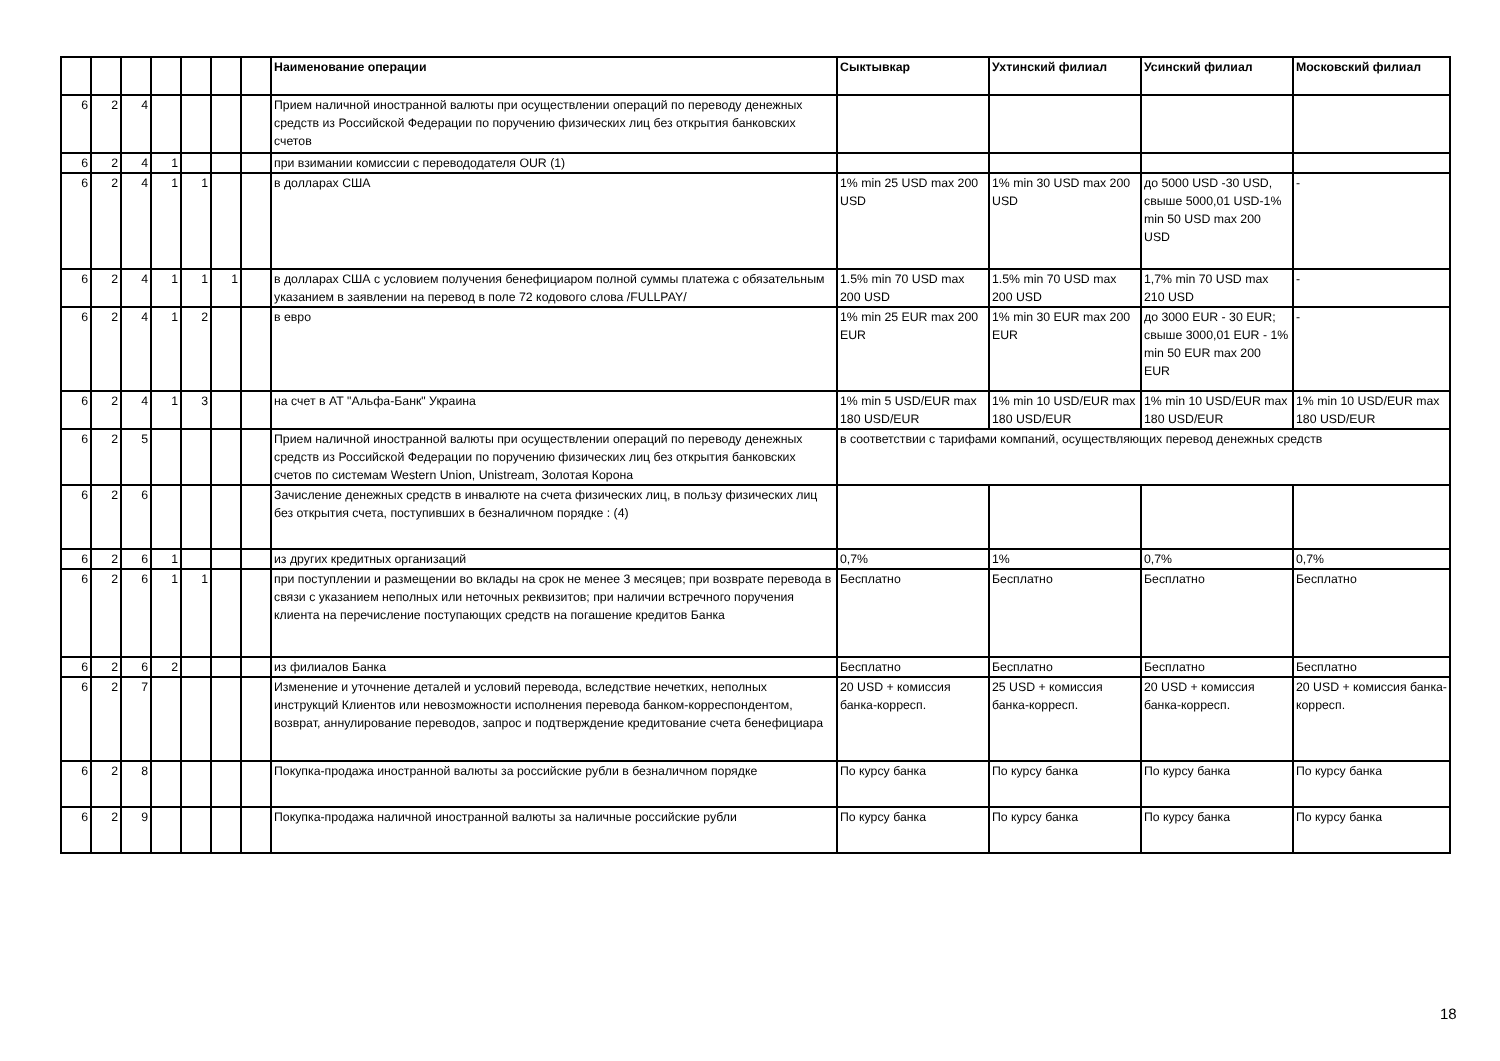| | | | | | | | Наименование операции | Сыктывкар | Ухтинский филиал | Усинский филиал | Московский филиал |
| --- | --- | --- | --- | --- | --- | --- | --- | --- | --- | --- | --- |
| 6 | 2 | 4 | | | | | Прием наличной иностранной валюты при осуществлении операций по переводу денежных средств из Российской Федерации по поручению физических лиц без открытия банковских счетов | | | | |
| 6 | 2 | 4 | 1 | | | | при взимании комиссии с перевододателя OUR (1) | | | | |
| 6 | 2 | 4 | 1 | 1 | | | в долларах США | 1% min 25 USD max 200 USD | 1% min 30 USD max 200 USD | до 5000 USD -30 USD, свыше 5000,01 USD-1% min 50 USD max 200 USD | - |
| 6 | 2 | 4 | 1 | 1 | 1 | | в долларах США с условием получения бенефициаром полной суммы платежа с обязательным указанием в заявлении на перевод в поле 72 кодового слова /FULLPAY/ | 1.5% min 70 USD max 200 USD | 1.5% min 70 USD max 200 USD | 1,7% min 70 USD max 210 USD | - |
| 6 | 2 | 4 | 1 | 2 | | | в евро | 1% min 25 EUR max 200 EUR | 1% min 30 EUR max 200 EUR | до 3000 EUR - 30 EUR; свыше 3000,01 EUR - 1% min 50 EUR max 200 EUR | - |
| 6 | 2 | 4 | 1 | 3 | | | на счет в АТ "Альфа-Банк" Украина | 1% min 5 USD/EUR max 180 USD/EUR | 1% min 10 USD/EUR max 180 USD/EUR | 1% min 10 USD/EUR max 180 USD/EUR | 1% min 10 USD/EUR max 180 USD/EUR |
| 6 | 2 | 5 | | | | | Прием наличной иностранной валюты при осуществлении операций по переводу денежных средств из Российской Федерации по поручению физических лиц без открытия банковских счетов по системам Western Union, Unistream, Золотая Корона | в соответствии с тарифами компаний, осуществляющих перевод денежных средств | | | |
| 6 | 2 | 6 | | | | | Зачисление денежных средств в инвалюте на счета физических лиц, в пользу физических лиц без открытия счета, поступивших в безналичном порядке : (4) | | | | |
| 6 | 2 | 6 | 1 | | | | из других кредитных организаций | 0,7% | 1% | 0,7% | 0,7% |
| 6 | 2 | 6 | 1 | 1 | | | при поступлении и размещении во вклады на срок не менее 3 месяцев; при возврате перевода в связи с указанием неполных или неточных реквизитов; при наличии встречного поручения клиента на перечисление поступающих средств на погашение кредитов Банка | Бесплатно | Бесплатно | Бесплатно | Бесплатно |
| 6 | 2 | 6 | 2 | | | | из филиалов Банка | Бесплатно | Бесплатно | Бесплатно | Бесплатно |
| 6 | 2 | 7 | | | | | Изменение и уточнение деталей и условий перевода, вследствие нечетких, неполных инструкций Клиентов или невозможности исполнения перевода банком-корреспондентом, возврат, аннулирование переводов, запрос и подтверждение кредитование счета бенефициара | 20 USD + комиссия банка-корресп. | 25 USD + комиссия банка-корресп. | 20 USD + комиссия банка-корресп. | 20 USD + комиссия банка-корресп. |
| 6 | 2 | 8 | | | | | Покупка-продажа иностранной валюты за российские рубли в безналичном порядке | По курсу банка | По курсу банка | По курсу банка | По курсу банка |
| 6 | 2 | 9 | | | | | Покупка-продажа наличной иностранной валюты за наличные российские рубли | По курсу банка | По курсу банка | По курсу банка | По курсу банка |
18